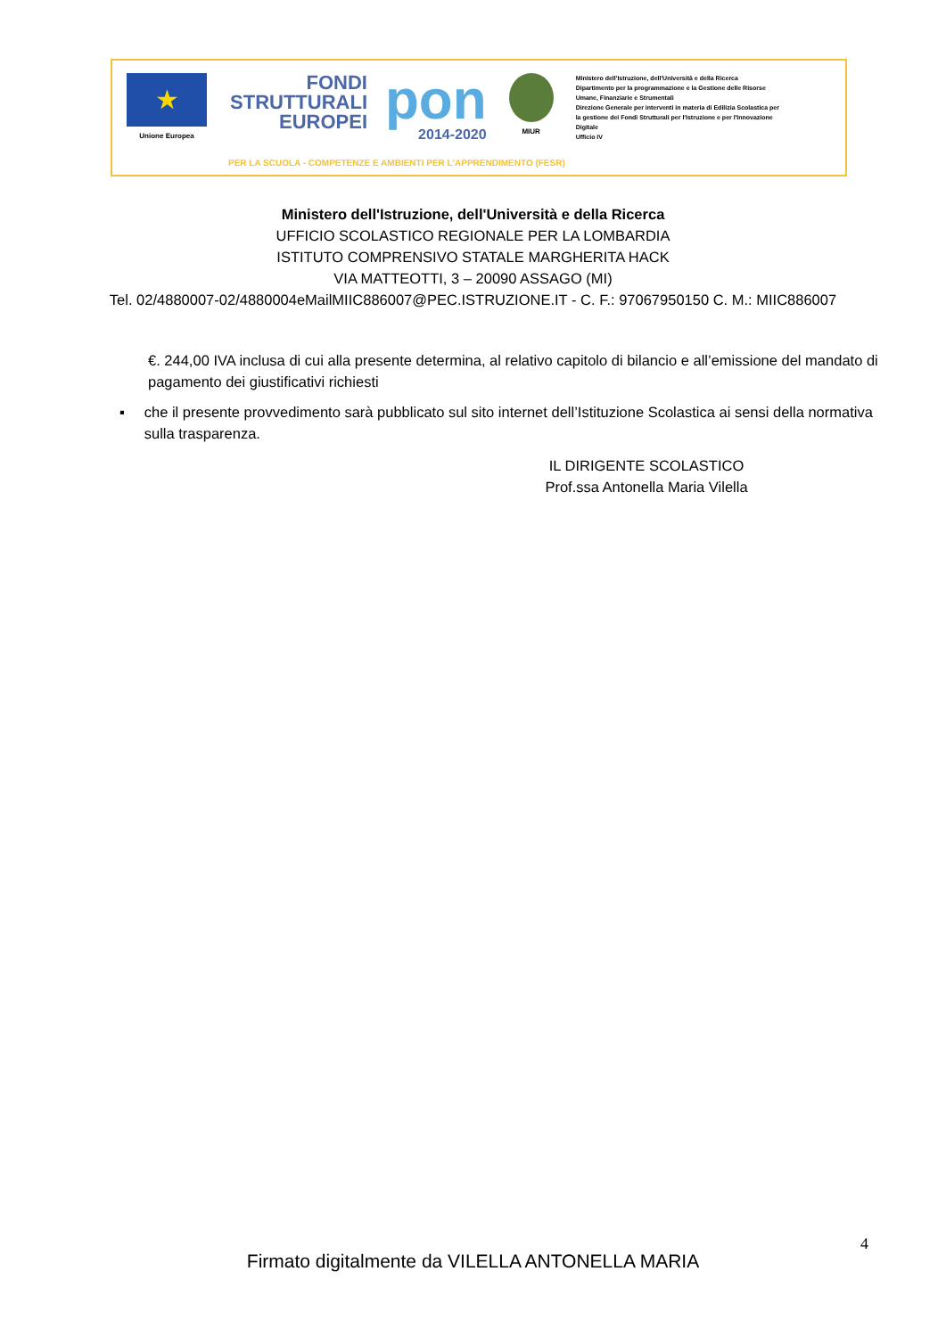★
Unione Europea
FONDI
STRUTTURALI
EUROPEI
pon
2014-2020
MIUR
Ministero dell'Istruzione, dell'Università e della Ricerca
Dipartimento per la programmazione e la Gestione delle Risorse Umane, Finanziarie e Strumentali
Direzione Generale per interventi in materia di Edilizia Scolastica per la gestione dei Fondi Strutturali per l'Istruzione e per l'Innovazione Digitale
Ufficio IV
PER LA SCUOLA - COMPETENZE E AMBIENTI PER L'APPRENDIMENTO (FESR)
Ministero dell'Istruzione, dell'Università e della Ricerca
UFFICIO SCOLASTICO REGIONALE PER LA LOMBARDIA
ISTITUTO COMPRENSIVO STATALE MARGHERITA HACK
VIA MATTEOTTI, 3 – 20090 ASSAGO (MI)
Tel. 02/4880007-02/4880004eMailMIIC886007@PEC.ISTRUZIONE.IT - C. F.: 97067950150 C. M.: MIIC886007
€. 244,00 IVA inclusa di cui alla presente determina, al relativo capitolo di bilancio e all’emissione del mandato di pagamento dei giustificativi richiesti
▪ che il presente provvedimento sarà pubblicato sul sito internet dell’Istituzione Scolastica ai sensi della normativa sulla trasparenza.
IL DIRIGENTE SCOLASTICO
Prof.ssa Antonella Maria Vilella
4
Firmato digitalmente da VILELLA ANTONELLA MARIA